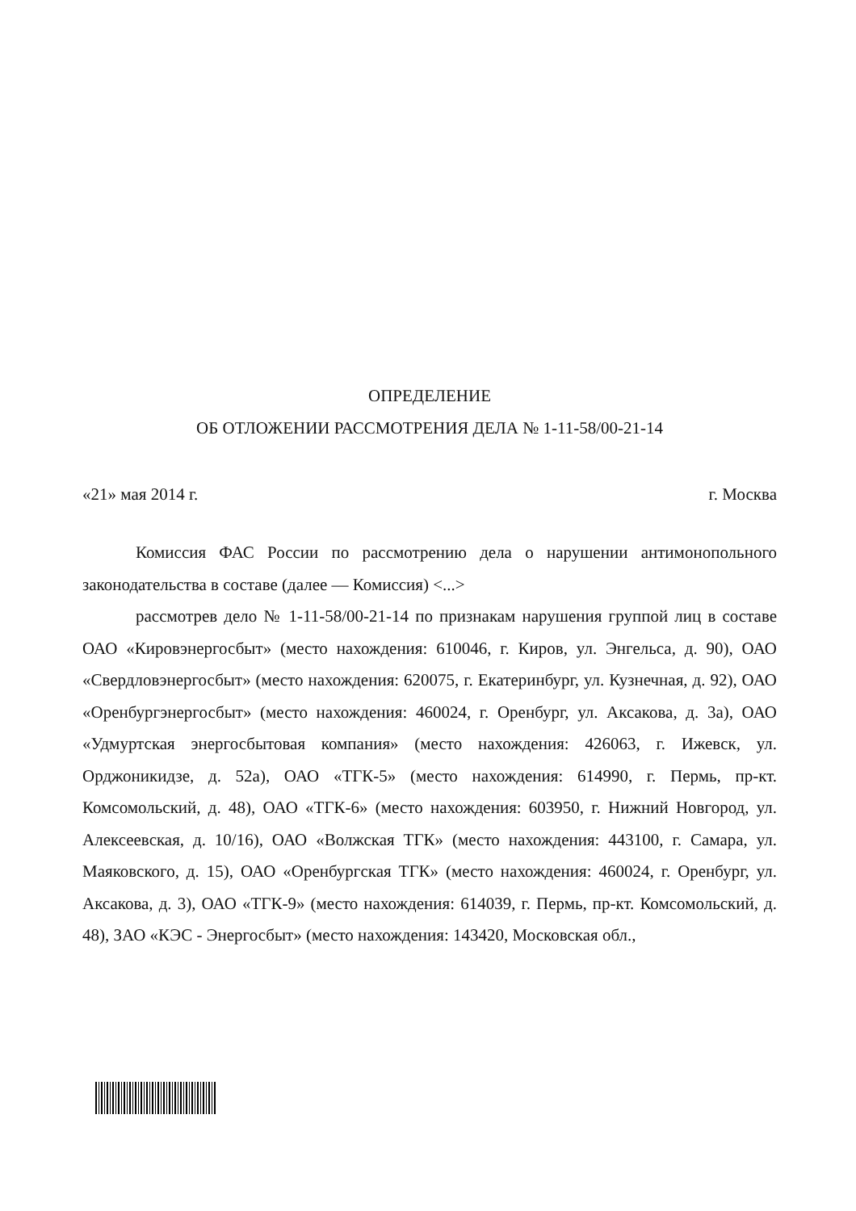ОПРЕДЕЛЕНИЕ
ОБ ОТЛОЖЕНИИ РАССМОТРЕНИЯ ДЕЛА № 1-11-58/00-21-14
«21» мая 2014 г. г. Москва
Комиссия ФАС России по рассмотрению дела о нарушении антимонопольного законодательства в составе (далее — Комиссия) <...>
рассмотрев дело № 1-11-58/00-21-14 по признакам нарушения группой лиц в составе ОАО «Кировэнергосбыт» (место нахождения: 610046, г. Киров, ул. Энгельса, д. 90), ОАО «Свердловэнергосбыт» (место нахождения: 620075, г. Екатеринбург, ул. Кузнечная, д. 92), ОАО «Оренбургэнергосбыт» (место нахождения: 460024, г. Оренбург, ул. Аксакова, д. 3а), ОАО «Удмуртская энергосбытовая компания» (место нахождения: 426063, г. Ижевск, ул. Орджоникидзе, д. 52а), ОАО «ТГК-5» (место нахождения: 614990, г. Пермь, пр-кт. Комсомольский, д. 48), ОАО «ТГК-6» (место нахождения: 603950, г. Нижний Новгород, ул. Алексеевская, д. 10/16), ОАО «Волжская ТГК» (место нахождения: 443100, г. Самара, ул. Маяковского, д. 15), ОАО «Оренбургская ТГК» (место нахождения: 460024, г. Оренбург, ул. Аксакова, д. 3), ОАО «ТГК-9» (место нахождения: 614039, г. Пермь, пр-кт. Комсомольский, д. 48), ЗАО «КЭС - Энергосбыт» (место нахождения: 143420, Московская обл.,